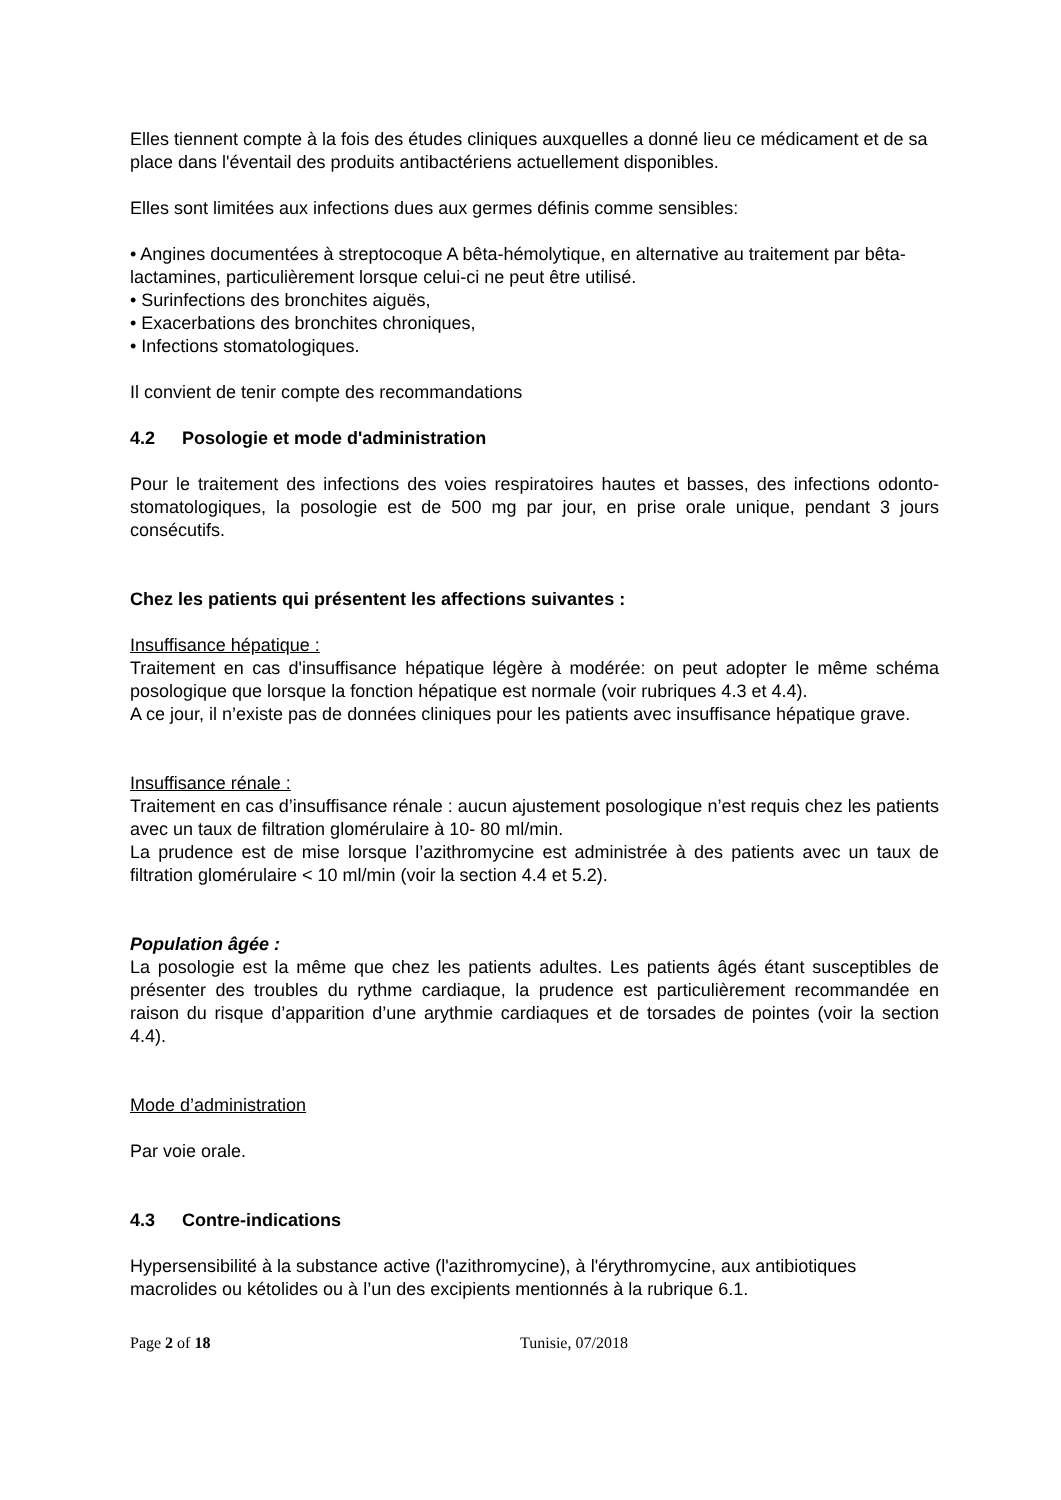Elles tiennent compte à la fois des études cliniques auxquelles a donné lieu ce médicament et de sa place dans l'éventail des produits antibactériens actuellement disponibles.
Elles sont limitées aux infections dues aux germes définis comme sensibles:
• Angines documentées à streptocoque A bêta-hémolytique, en alternative au traitement par bêta-lactamines, particulièrement lorsque celui-ci ne peut être utilisé.
• Surinfections des bronchites aiguës,
• Exacerbations des bronchites chroniques,
• Infections stomatologiques.
Il convient de tenir compte des recommandations
4.2 Posologie et mode d'administration
Pour le traitement des infections des voies respiratoires hautes et basses, des infections odonto-stomatologiques, la posologie est de 500 mg par jour, en prise orale unique, pendant 3 jours consécutifs.
Chez les patients qui présentent les affections suivantes :
Insuffisance hépatique :
Traitement en cas d'insuffisance hépatique légère à modérée: on peut adopter le même schéma posologique que lorsque la fonction hépatique est normale (voir rubriques 4.3 et 4.4).
A ce jour, il n’existe pas de données cliniques pour les patients avec insuffisance hépatique grave.
Insuffisance rénale :
Traitement en cas d’insuffisance rénale : aucun ajustement posologique n’est requis chez les patients avec un taux de filtration glomérulaire à 10- 80 ml/min.
La prudence est de mise lorsque l’azithromycine est administrée à des patients avec un taux de filtration glomérulaire < 10 ml/min (voir la section 4.4 et 5.2).
Population âgée :
La posologie est la même que chez les patients adultes. Les patients âgés étant susceptibles de présenter des troubles du rythme cardiaque, la prudence est particulièrement recommandée en raison du risque d’apparition d’une arythmie cardiaques et de torsades de pointes (voir la section 4.4).
Mode d’administration
Par voie orale.
4.3 Contre-indications
Hypersensibilité à la substance active (l'azithromycine), à l'érythromycine, aux antibiotiques macrolides ou kétolides ou à l’un des excipients mentionnés à la rubrique 6.1.
Page 2 of 18 Tunisie, 07/2018